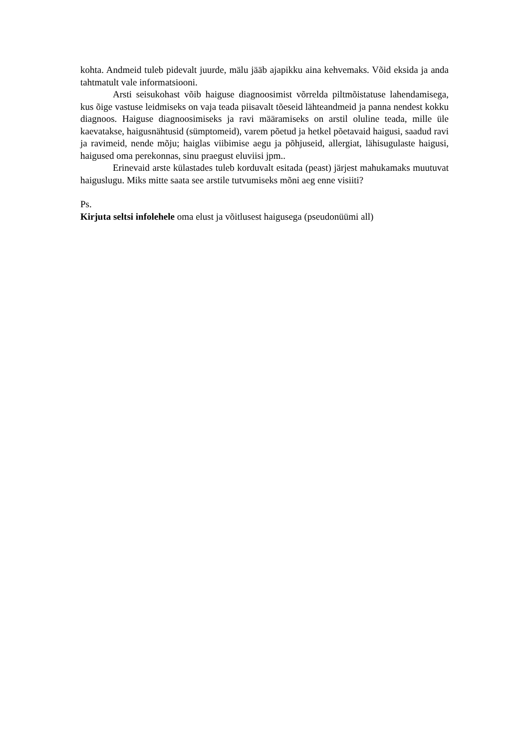kohta. Andmeid tuleb pidevalt juurde, mälu jääb ajapikku aina kehvemaks. Võid eksida ja anda tahtmatult vale informatsiooni.
Arsti seisukohast võib haiguse diagnoosimist võrrelda piltmõistatuse lahendamisega, kus õige vastuse leidmiseks on vaja teada piisavalt tõeseid lähteandmeid ja panna nendest kokku diagnoos. Haiguse diagnoosimiseks ja ravi määramiseks on arstil oluline teada, mille üle kaevatakse, haigusnähtusid (sümptomeid), varem põetud ja hetkel põetavaid haigusi, saadud ravi ja ravimeid, nende mõju; haiglas viibimise aegu ja põhjuseid, allergiat, lähisugulaste haigusi, haigused oma perekonnas, sinu praegust eluviisi jpm..
Erinevaid arste külastades tuleb korduvalt esitada (peast) järjest mahukamaks muutuvat haiguslugu. Miks mitte saata see arstile tutvumiseks mõni aeg enne visiiti?
Ps.
Kirjuta seltsi infolehele oma elust ja võitlusest haigusega (pseudonüümi all)